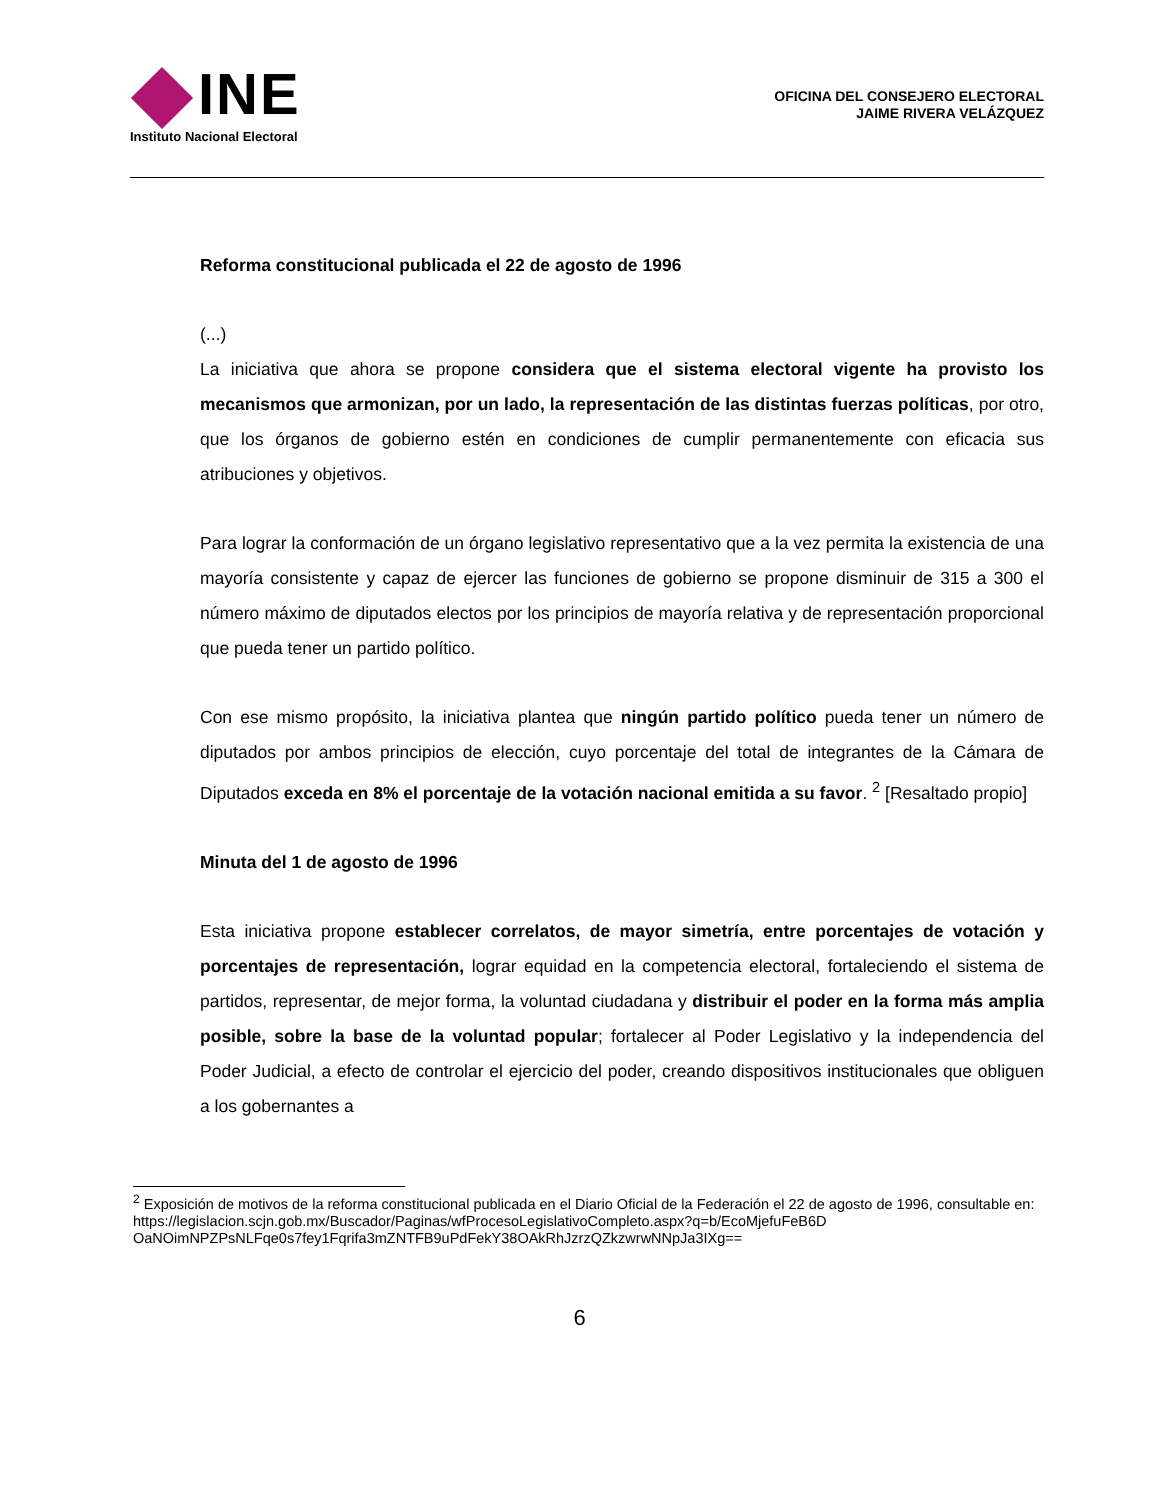INE
Instituto Nacional Electoral
OFICINA DEL CONSEJERO ELECTORAL
JAIME RIVERA VELÁZQUEZ
Reforma constitucional publicada el 22 de agosto de 1996
(...)
La iniciativa que ahora se propone considera que el sistema electoral vigente ha provisto los mecanismos que armonizan, por un lado, la representación de las distintas fuerzas políticas, por otro, que los órganos de gobierno estén en condiciones de cumplir permanentemente con eficacia sus atribuciones y objetivos.
Para lograr la conformación de un órgano legislativo representativo que a la vez permita la existencia de una mayoría consistente y capaz de ejercer las funciones de gobierno se propone disminuir de 315 a 300 el número máximo de diputados electos por los principios de mayoría relativa y de representación proporcional que pueda tener un partido político.
Con ese mismo propósito, la iniciativa plantea que ningún partido político pueda tener un número de diputados por ambos principios de elección, cuyo porcentaje del total de integrantes de la Cámara de Diputados exceda en 8% el porcentaje de la votación nacional emitida a su favor. <sup>2</sup> [Resaltado propio]
Minuta del 1 de agosto de 1996
Esta iniciativa propone establecer correlatos, de mayor simetría, entre porcentajes de votación y porcentajes de representación, lograr equidad en la competencia electoral, fortaleciendo el sistema de partidos, representar, de mejor forma, la voluntad ciudadana y distribuir el poder en la forma más amplia posible, sobre la base de la voluntad popular; fortalecer al Poder Legislativo y la independencia del Poder Judicial, a efecto de controlar el ejercicio del poder, creando dispositivos institucionales que obliguen a los gobernantes a
<sup>2</sup> Exposición de motivos de la reforma constitucional publicada en el Diario Oficial de la Federación el 22 de agosto de 1996, consultable en: https://legislacion.scjn.gob.mx/Buscador/Paginas/wfProcesoLegislativoCompleto.aspx?q=b/EcoMjefuFeB6D OaNOimNPZPsNLFqe0s7fey1Fqrifa3mZNTFB9uPdFekY38OAkRhJzrzQZkzwrwNNpJa3IXg==
6